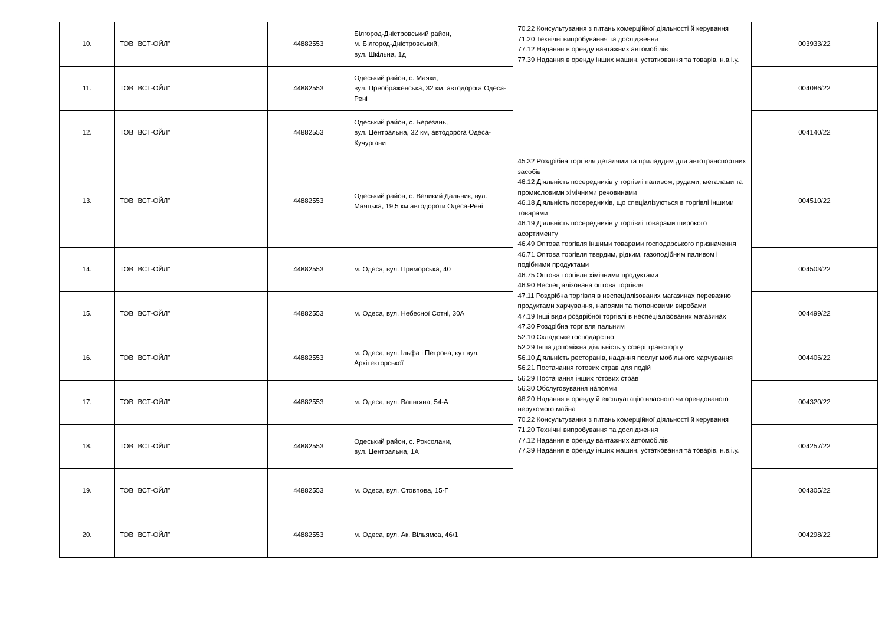| 10. | ТОВ "ВСТ-ОЙЛ" | 44882553 | Білгород-Дністровський район, м. Білгород-Дністровський, вул. Шкільна, 1д | 70.22 Консультування з питань комерційної діяльності й керування 71.20 Технічні випробування та дослідження 77.12 Надання в оренду вантажних автомобілів 77.39 Надання в оренду інших машин, устатковання та товарів, н.в.і.у. | 003933/22 |
| 11. | ТОВ "ВСТ-ОЙЛ" | 44882553 | Одеський район, с. Маяки, вул. Преображенська, 32 км, автодорога Одеса-Рені | | 004086/22 |
| 12. | ТОВ "ВСТ-ОЙЛ" | 44882553 | Одеський район, с. Березань, вул. Центральна, 32 км, автодорога Одеса-Кучургани | | 004140/22 |
| 13. | ТОВ "ВСТ-ОЙЛ" | 44882553 | Одеський район, с. Великий Дальник, вул. Маяцька, 19,5 км автодороги Одеса-Рені | 45.32 Роздрібна торгівля деталями та приладдям для автотранспортних засобів 46.12 Діяльність посередників у торгівлі паливом, рудами, металами та промисловими хімічними речовинами 46.18 Діяльність посередників, що спеціалізуються в торгівлі іншими товарами 46.19 Діяльність посередників у торгівлі товарами широкого асортименту 46.49 Оптова торгівля іншими товарами господарського призначення 46.71 Оптова торгівля твердим, рідким, газоподібним паливом і подібними продуктами 46.75 Оптова торгівля хімічними продуктами 46.90 Неспеціалізована оптова торгівля 47.11 Роздрібна торгівля в неспеціалізованих магазинах переважно продуктами харчування, напоями та тютюновими виробами 47.19 Інші види роздрібної торгівлі в неспеціалізованих магазинах 47.30 Роздрібна торгівля пальним 52.10 Складське господарство 52.29 Інша допоміжна діяльність у сфері транспорту 56.10 Діяльність ресторанів, надання послуг мобільного харчування 56.21 Постачання готових страв для подій 56.29 Постачання інших готових страв 56.30 Обслуговування напоями 68.20 Надання в оренду й експлуатацію власного чи орендованого нерухомого майна 70.22 Консультування з питань комерційної діяльності й керування 71.20 Технічні випробування та дослідження 77.12 Надання в оренду вантажних автомобілів 77.39 Надання в оренду інших машин, устатковання та товарів, н.в.і.у. | 004510/22 |
| 14. | ТОВ "ВСТ-ОЙЛ" | 44882553 | м. Одеса, вул. Приморська, 40 | | 004503/22 |
| 15. | ТОВ "ВСТ-ОЙЛ" | 44882553 | м. Одеса, вул. Небесної Сотні, 30А | | 004499/22 |
| 16. | ТОВ "ВСТ-ОЙЛ" | 44882553 | м. Одеса, вул. Ільфа і Петрова, кут вул. Архітекторської | | 004406/22 |
| 17. | ТОВ "ВСТ-ОЙЛ" | 44882553 | м. Одеса, вул. Вапнгяна, 54-А | | 004320/22 |
| 18. | ТОВ "ВСТ-ОЙЛ" | 44882553 | Одеський район, с. Роксолани, вул. Центральна, 1А | | 004257/22 |
| 19. | ТОВ "ВСТ-ОЙЛ" | 44882553 | м. Одеса, вул. Стовпова, 15-Г | | 004305/22 |
| 20. | ТОВ "ВСТ-ОЙЛ" | 44882553 | м. Одеса, вул. Ак. Вільямса, 46/1 | | 004298/22 |